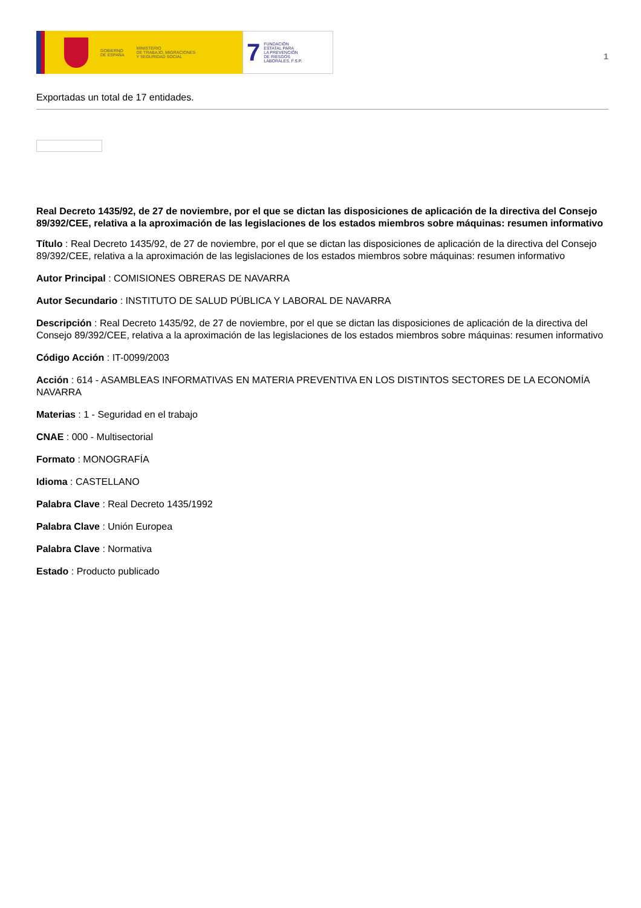GOBIERNO
DE ESPAÑA
MINISTERIO
DE TRABAJO, MIGRACIONES
Y SEGURIDAD SOCIAL
7
FUNDACIÓN
ESTATAL PARA
LA PREVENCIÓN
DE RIESGOS
LABORALES, F.S.P.
1
Exportadas un total de 17 entidades.
Real Decreto 1435/92, de 27 de noviembre, por el que se dictan las disposiciones de aplicación de la directiva del Consejo 89/392/CEE, relativa a la aproximación de las legislaciones de los estados miembros sobre máquinas: resumen informativo
Título : Real Decreto 1435/92, de 27 de noviembre, por el que se dictan las disposiciones de aplicación de la directiva del Consejo 89/392/CEE, relativa a la aproximación de las legislaciones de los estados miembros sobre máquinas: resumen informativo
Autor Principal : COMISIONES OBRERAS DE NAVARRA
Autor Secundario : INSTITUTO DE SALUD PÚBLICA Y LABORAL DE NAVARRA
Descripción : Real Decreto 1435/92, de 27 de noviembre, por el que se dictan las disposiciones de aplicación de la directiva del Consejo 89/392/CEE, relativa a la aproximación de las legislaciones de los estados miembros sobre máquinas: resumen informativo
Código Acción : IT-0099/2003
Acción : 614 - ASAMBLEAS INFORMATIVAS EN MATERIA PREVENTIVA EN LOS DISTINTOS SECTORES DE LA ECONOMÍA NAVARRA
Materias : 1 - Seguridad en el trabajo
CNAE : 000 - Multisectorial
Formato : MONOGRAFÍA
Idioma : CASTELLANO
Palabra Clave : Real Decreto 1435/1992
Palabra Clave : Unión Europea
Palabra Clave : Normativa
Estado : Producto publicado